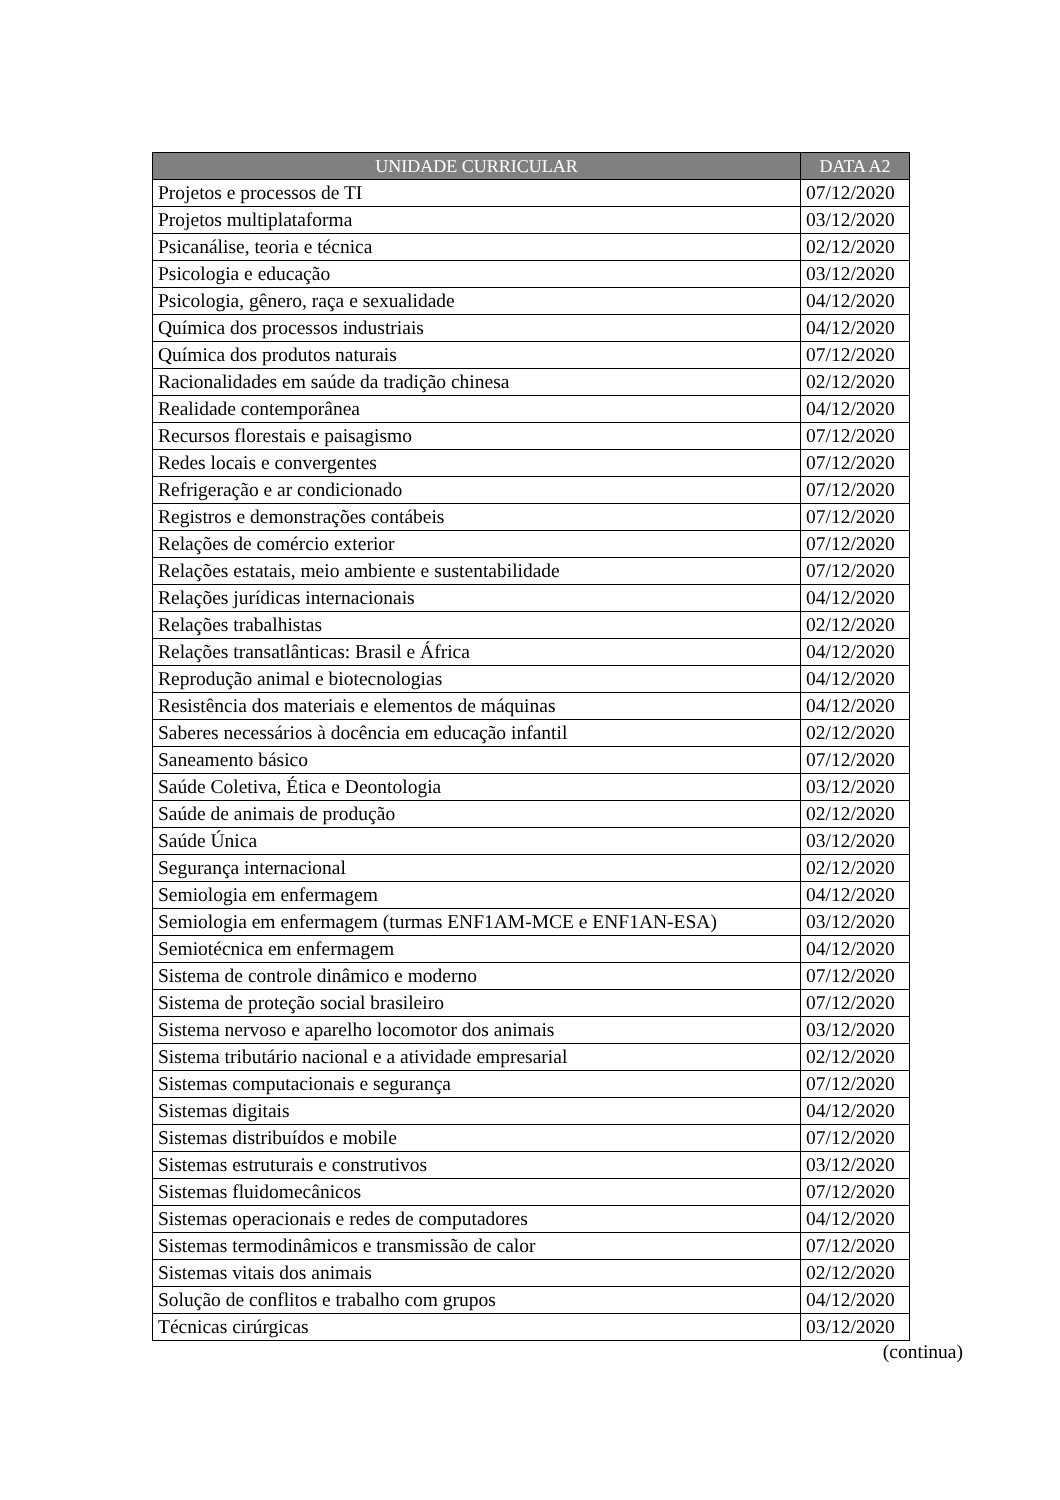| UNIDADE CURRICULAR | DATA A2 |
| --- | --- |
| Projetos e processos de TI | 07/12/2020 |
| Projetos multiplataforma | 03/12/2020 |
| Psicanálise, teoria e técnica | 02/12/2020 |
| Psicologia e educação | 03/12/2020 |
| Psicologia, gênero, raça e sexualidade | 04/12/2020 |
| Química dos processos industriais | 04/12/2020 |
| Química dos produtos naturais | 07/12/2020 |
| Racionalidades em saúde da tradição chinesa | 02/12/2020 |
| Realidade contemporânea | 04/12/2020 |
| Recursos florestais e paisagismo | 07/12/2020 |
| Redes locais e convergentes | 07/12/2020 |
| Refrigeração e ar condicionado | 07/12/2020 |
| Registros e demonstrações contábeis | 07/12/2020 |
| Relações de comércio exterior | 07/12/2020 |
| Relações estatais, meio ambiente e sustentabilidade | 07/12/2020 |
| Relações jurídicas internacionais | 04/12/2020 |
| Relações trabalhistas | 02/12/2020 |
| Relações transatlânticas: Brasil e África | 04/12/2020 |
| Reprodução animal e biotecnologias | 04/12/2020 |
| Resistência dos materiais e elementos de máquinas | 04/12/2020 |
| Saberes necessários à docência em educação infantil | 02/12/2020 |
| Saneamento básico | 07/12/2020 |
| Saúde Coletiva, Ética e Deontologia | 03/12/2020 |
| Saúde de animais de produção | 02/12/2020 |
| Saúde Única | 03/12/2020 |
| Segurança internacional | 02/12/2020 |
| Semiologia em enfermagem | 04/12/2020 |
| Semiologia em enfermagem (turmas ENF1AM-MCE e ENF1AN-ESA) | 03/12/2020 |
| Semiotécnica em enfermagem | 04/12/2020 |
| Sistema de controle dinâmico e moderno | 07/12/2020 |
| Sistema de proteção social brasileiro | 07/12/2020 |
| Sistema nervoso e aparelho locomotor dos animais | 03/12/2020 |
| Sistema tributário nacional e a atividade empresarial | 02/12/2020 |
| Sistemas computacionais e segurança | 07/12/2020 |
| Sistemas digitais | 04/12/2020 |
| Sistemas distribuídos e mobile | 07/12/2020 |
| Sistemas estruturais e construtivos | 03/12/2020 |
| Sistemas fluidomecânicos | 07/12/2020 |
| Sistemas operacionais e redes de computadores | 04/12/2020 |
| Sistemas termodinâmicos e transmissão de calor | 07/12/2020 |
| Sistemas vitais dos animais | 02/12/2020 |
| Solução de conflitos e trabalho com grupos | 04/12/2020 |
| Técnicas cirúrgicas | 03/12/2020 |
(continua)